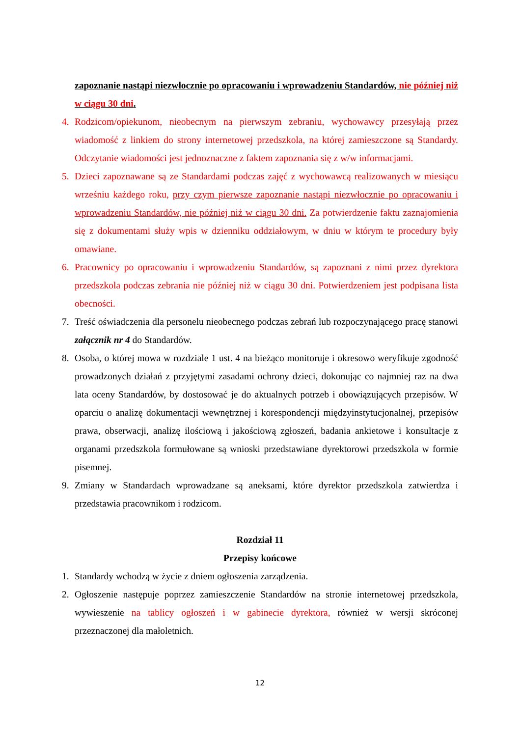zapoznanie nastąpi niezwłocznie po opracowaniu i wprowadzeniu Standardów, nie później niż w ciągu 30 dni.
4. Rodzicom/opiekunom, nieobecnym na pierwszym zebraniu, wychowawcy przesyłają przez wiadomość z linkiem do strony internetowej przedszkola, na której zamieszczone są Standardy. Odczytanie wiadomości jest jednoznaczne z faktem zapoznania się z w/w informacjami.
5. Dzieci zapoznawane są ze Standardami podczas zajęć z wychowawcą realizowanych w miesiącu wrześniu każdego roku, przy czym pierwsze zapoznanie nastąpi niezwłocznie po opracowaniu i wprowadzeniu Standardów, nie później niż w ciągu 30 dni. Za potwierdzenie faktu zaznajomienia się z dokumentami służy wpis w dzienniku oddziałowym, w dniu w którym te procedury były omawiane.
6. Pracownicy po opracowaniu i wprowadzeniu Standardów, są zapoznani z nimi przez dyrektora przedszkola podczas zebrania nie później niż w ciągu 30 dni. Potwierdzeniem jest podpisana lista obecności.
7. Treść oświadczenia dla personelu nieobecnego podczas zebrań lub rozpoczynającego pracę stanowi załącznik nr 4 do Standardów.
8. Osoba, o której mowa w rozdziale 1 ust. 4 na bieżąco monitoruje i okresowo weryfikuje zgodność prowadzonych działań z przyjętymi zasadami ochrony dzieci, dokonując co najmniej raz na dwa lata oceny Standardów, by dostosować je do aktualnych potrzeb i obowiązujących przepisów. W oparciu o analizę dokumentacji wewnętrznej i korespondencji międzyinstytucjonalnej, przepisów prawa, obserwacji, analizę ilościową i jakościową zgłoszeń, badania ankietowe i konsultacje z organami przedszkola formułowane są wnioski przedstawiane dyrektorowi przedszkola w formie pisemnej.
9. Zmiany w Standardach wprowadzane są aneksami, które dyrektor przedszkola zatwierdza i przedstawia pracownikom i rodzicom.
Rozdział 11
Przepisy końcowe
1. Standardy wchodzą w życie z dniem ogłoszenia zarządzenia.
2. Ogłoszenie następuje poprzez zamieszczenie Standardów na stronie internetowej przedszkola, wywieszenie na tablicy ogłoszeń i w gabinecie dyrektora, również w wersji skróconej przeznaczonej dla małoletnich.
12